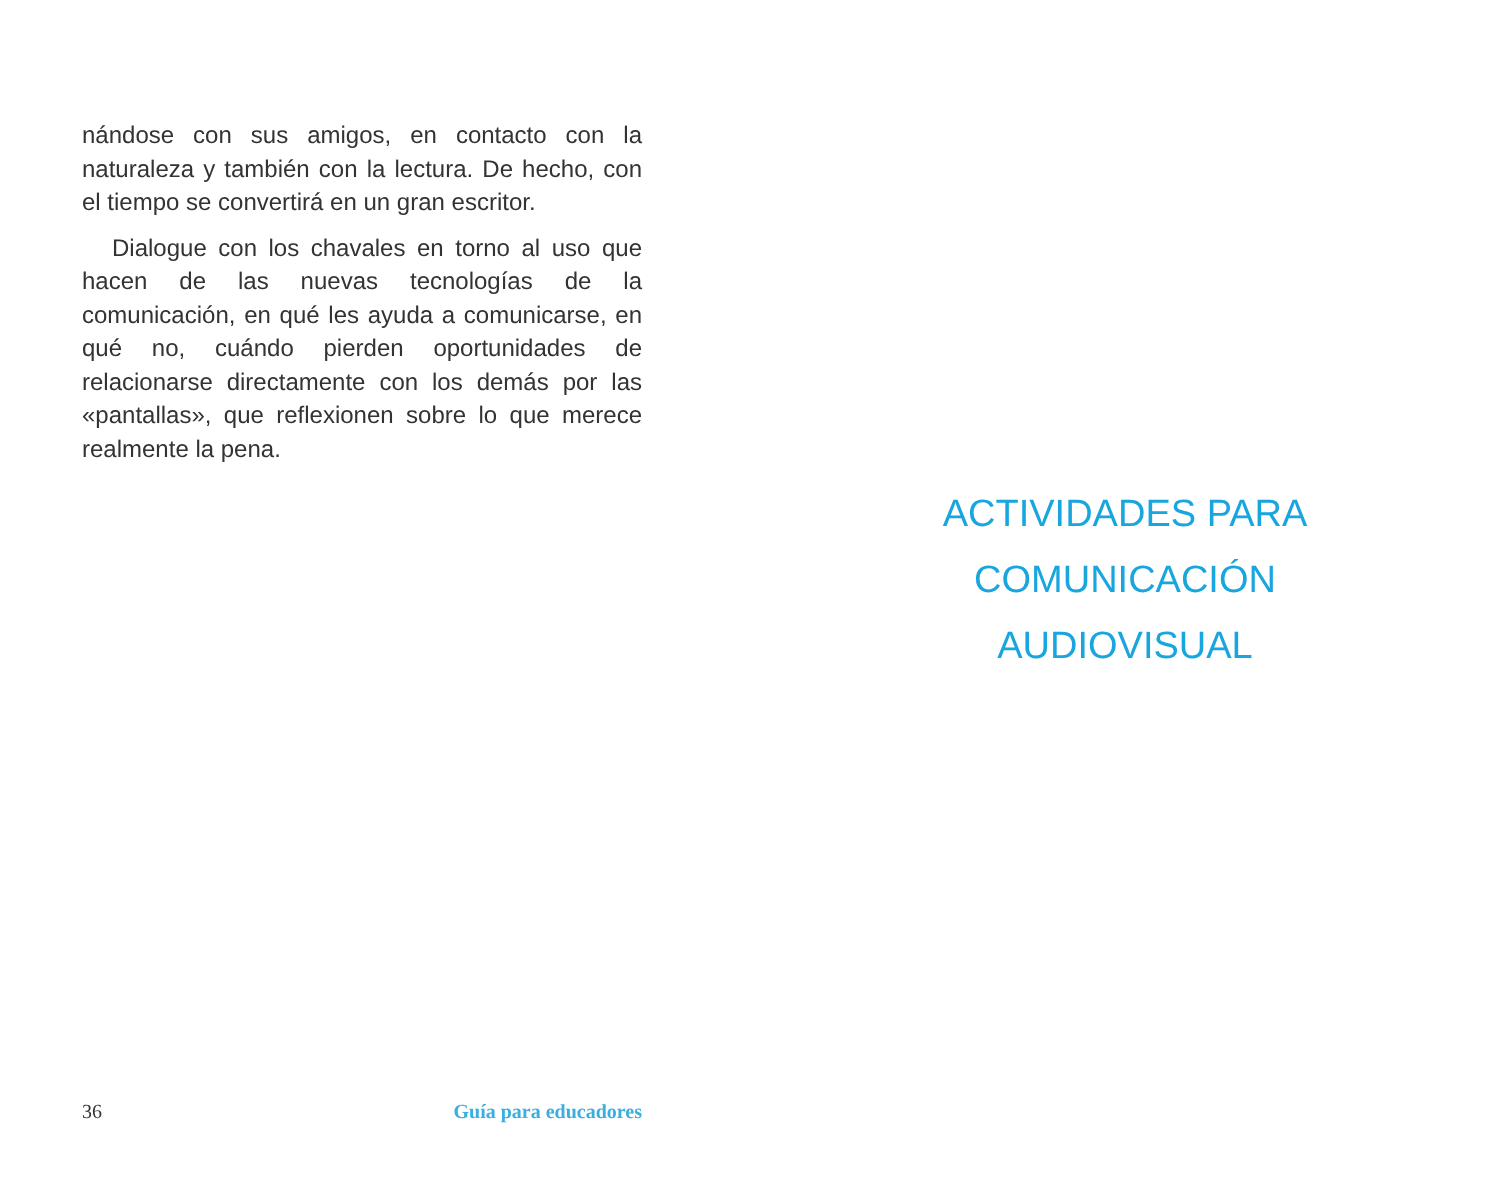nándose con sus amigos, en contacto con la naturaleza y también con la lectura. De hecho, con el tiempo se convertirá en un gran escritor.
Dialogue con los chavales en torno al uso que hacen de las nuevas tecnologías de la comunicación, en qué les ayuda a comunicarse, en qué no, cuándo pierden oportunidades de relacionarse directamente con los demás por las «pantallas», que reflexionen sobre lo que merece realmente la pena.
36 Guía para educadores
ACTIVIDADES PARA
COMUNICACIÓN
AUDIOVISUAL